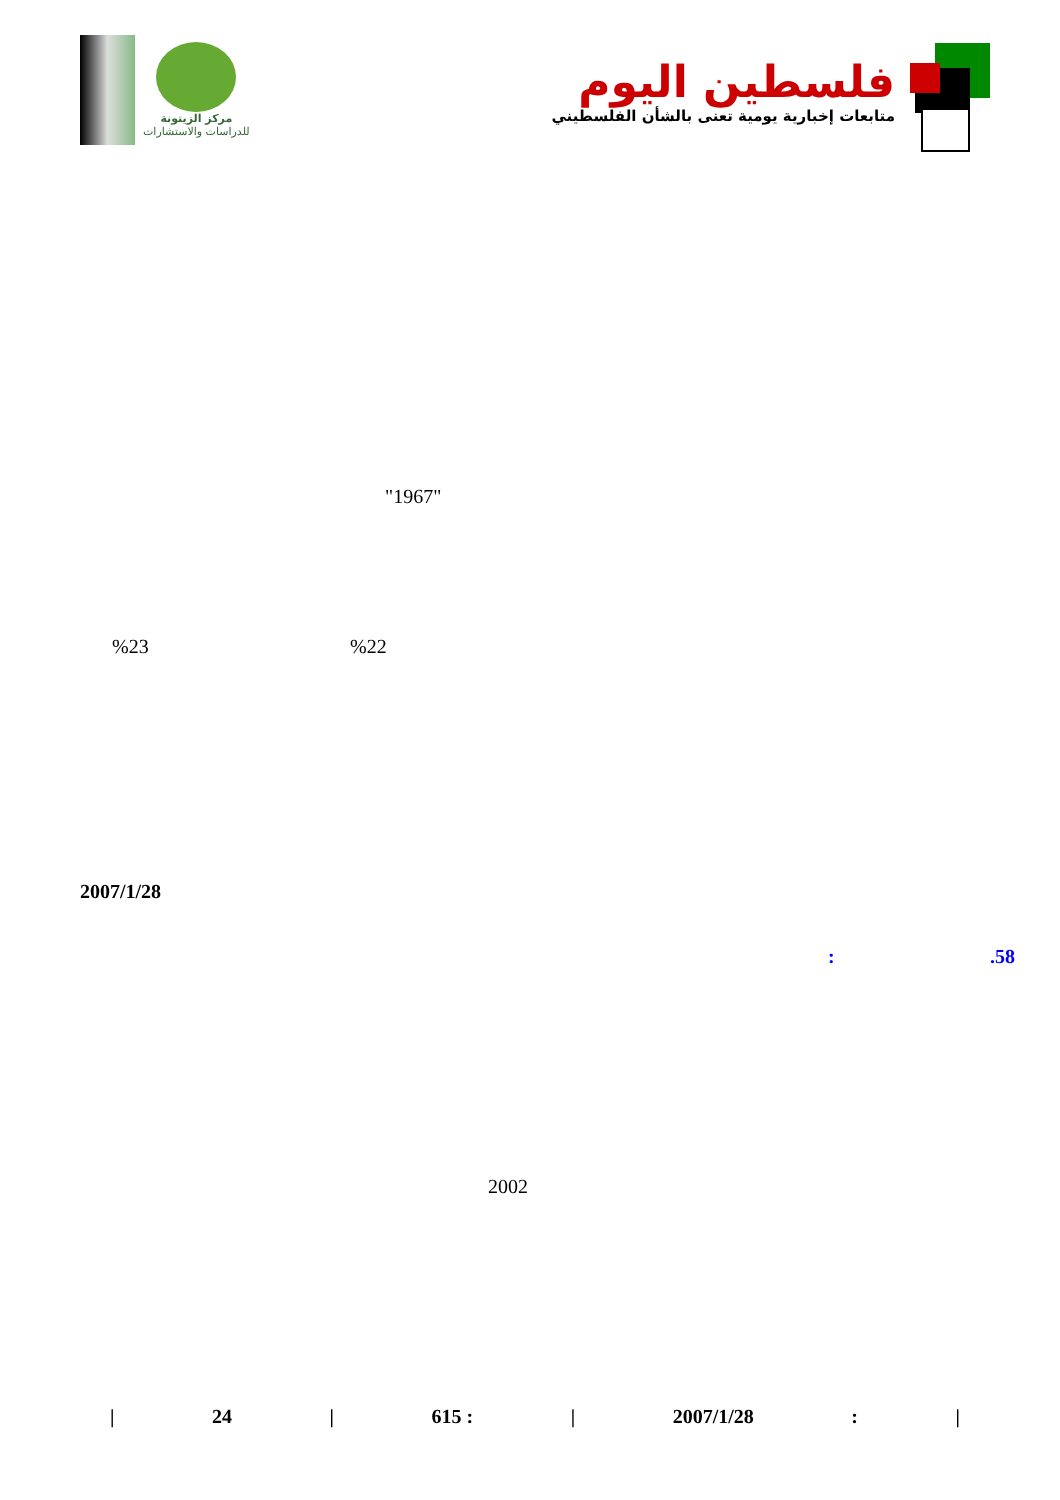مركز الزيتونة
للدراسات والاستشارات
فلسطين اليوم
متابعات إخبارية يومية تعنى بالشأن الفلسطيني
"1967"
%23 %22
2007/1/28
.58
:
2002
| 24 | 615 : | 2007/1/28: |